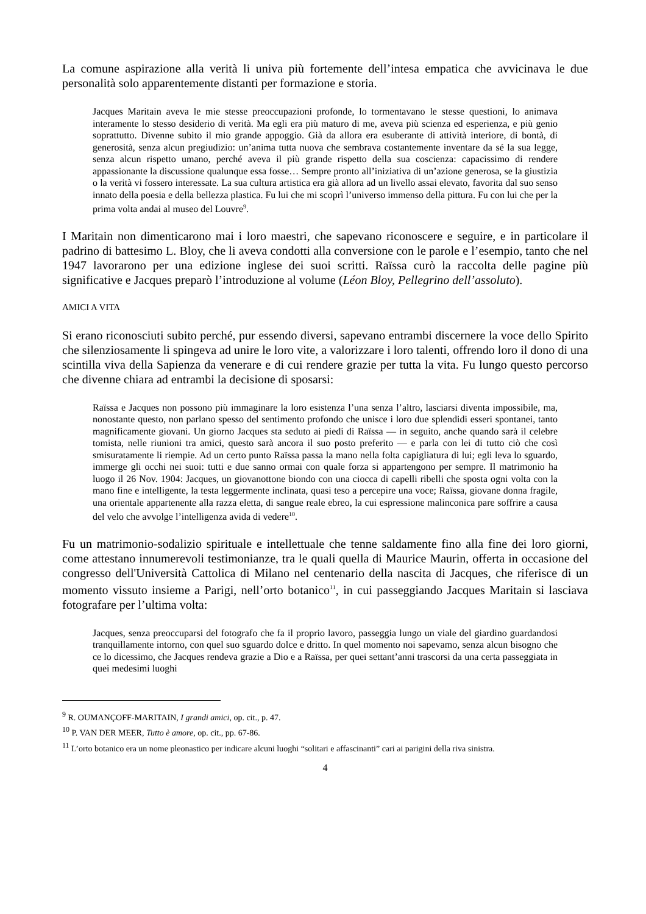La comune aspirazione alla verità li univa più fortemente dell’intesa empatica che avvicinava le due personalità solo apparentemente distanti per formazione e storia.
Jacques Maritain aveva le mie stesse preoccupazioni profonde, lo tormentavano le stesse questioni, lo animava interamente lo stesso desiderio di verità. Ma egli era più maturo di me, aveva più scienza ed esperienza, e più genio soprattutto. Divenne subito il mio grande appoggio. Già da allora era esuberante di attività interiore, di bontà, di generosità, senza alcun pregiudizio: un’anima tutta nuova che sembrava costantemente inventare da sé la sua legge, senza alcun rispetto umano, perché aveva il più grande rispetto della sua coscienza: capacissimo di rendere appassionante la discussione qualunque essa fosse… Sempre pronto all’iniziativa di un’azione generosa, se la giustizia o la verità vi fossero interessate. La sua cultura artistica era già allora ad un livello assai elevato, favorita dal suo senso innato della poesia e della bellezza plastica. Fu lui che mi scoprì l’universo immenso della pittura. Fu con lui che per la prima volta andai al museo del Louvre<sup>9</sup>.
I Maritain non dimenticarono mai i loro maestri, che sapevano riconoscere e seguire, e in particolare il padrino di battesimo L. Bloy, che li aveva condotti alla conversione con le parole e l’esempio, tanto che nel 1947 lavorarono per una edizione inglese dei suoi scritti. Raïssa curò la raccolta delle pagine più significative e Jacques preparò l’introduzione al volume (Léon Bloy, Pellegrino dell’assoluto).
AMICI A VITA
Si erano riconosciuti subito perché, pur essendo diversi, sapevano entrambi discernere la voce dello Spirito che silenziosamente li spingeva ad unire le loro vite, a valorizzare i loro talenti, offrendo loro il dono di una scintilla viva della Sapienza da venerare e di cui rendere grazie per tutta la vita. Fu lungo questo percorso che divenne chiara ad entrambi la decisione di sposarsi:
Raïssa e Jacques non possono più immaginare la loro esistenza l’una senza l’altro, lasciarsi diventa impossibile, ma, nonostante questo, non parlano spesso del sentimento profondo che unisce i loro due splendidi esseri spontanei, tanto magnificamente giovani. Un giorno Jacques sta seduto ai piedi di Raïssa — in seguito, anche quando sarà il celebre tomista, nelle riunioni tra amici, questo sarà ancora il suo posto preferito — e parla con lei di tutto ciò che così smisuratamente li riempie. Ad un certo punto Raïssa passa la mano nella folta capigliatura di lui; egli leva lo sguardo, immerge gli occhi nei suoi: tutti e due sanno ormai con quale forza si appartengono per sempre. Il matrimonio ha luogo il 26 Nov. 1904: Jacques, un giovanottone biondo con una ciocca di capelli ribelli che sposta ogni volta con la mano fine e intelligente, la testa leggermente inclinata, quasi teso a percepire una voce; Raïssa, giovane donna fragile, una orientale appartenente alla razza eletta, di sangue reale ebreo, la cui espressione malinconica pare soffrire a causa del velo che avvolge l’intelligenza avida di vedere<sup>10</sup>.
Fu un matrimonio-sodalizio spirituale e intellettuale che tenne saldamente fino alla fine dei loro giorni, come attestano innumerevoli testimonianze, tra le quali quella di Maurice Maurin, offerta in occasione del congresso dell'Università Cattolica di Milano nel centenario della nascita di Jacques, che riferisce di un momento vissuto insieme a Parigi, nell’orto botanico<sup>11</sup>, in cui passeggiando Jacques Maritain si lasciava fotografare per l’ultima volta:
Jacques, senza preoccuparsi del fotografo che fa il proprio lavoro, passeggia lungo un viale del giardino guardandosi tranquillamente intorno, con quel suo sguardo dolce e dritto. In quel momento noi sapevamo, senza alcun bisogno che ce lo dicessimo, che Jacques rendeva grazie a Dio e a Raïssa, per quei settant’anni trascorsi da una certa passeggiata in quei medesimi luoghi
<sup>9</sup> R. OUMANÇOFF-MARITAIN, I grandi amici, op. cit., p. 47.
<sup>10</sup> P. VAN DER MEER, Tutto è amore, op. cit., pp. 67-86.
<sup>11</sup> L’orto botanico era un nome pleonastico per indicare alcuni luoghi “solitari e affascinanti” cari ai parigini della riva sinistra.
4